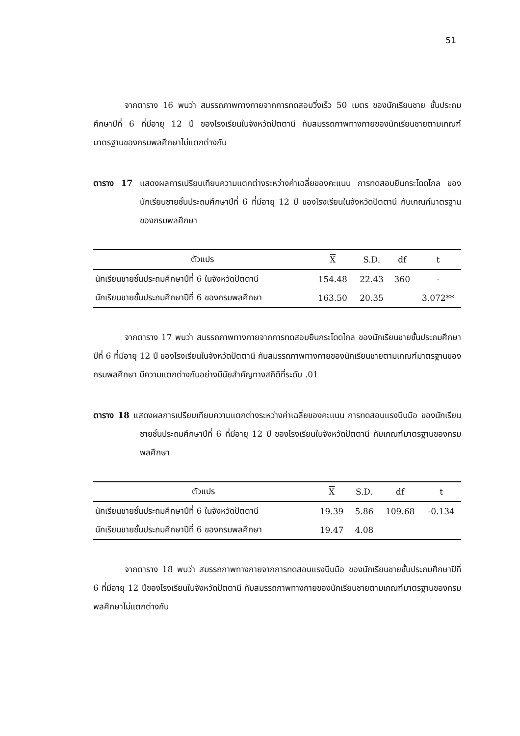51
จากตาราง 16 พบว่า สมรรถภาพทางกายจากการทดสอบวิ่งเร็ว 50 เมตร ของนักเรียนชาย ชั้นประถมศึกษาปีที่ 6 ที่มีอายุ 12 ปี ของโรงเรียนในจังหวัดปัตตานี กับสมรรถภาพทางกายของนักเรียนชายตามเกณฑ์มาตรฐานของกรมพลศึกษาไม่แตกต่างกัน
ตาราง 17 แสดงผลการเปรียบเทียบความแตกต่างระหว่างค่าเฉลี่ยของคะแนน การทดสอบยืนกระโดดไกล ของนักเรียนชายชั้นประถมศึกษาปีที่ 6 ที่มีอายุ 12 ปี ของโรงเรียนในจังหวัดปัตตานี กับเกณฑ์มาตรฐานของกรมพลศึกษา
| ตัวแปร | X | S.D. | df | t |
| --- | --- | --- | --- | --- |
| นักเรียนชายชั้นประถมศึกษาปีที่ 6 ในจังหวัดปัตตานี | 154.48 | 22.43 | 360 | - |
| นักเรียนชายชั้นประถมศึกษาปีที่ 6 ของกรมพลศึกษา | 163.50 | 20.35 | | 3.072** |
จากตาราง 17 พบว่า สมรรถภาพทางกายจากการทดสอบยืนกระโดดไกล ของนักเรียนชายชั้นประถมศึกษาปีที่ 6 ที่มีอายุ 12 ปี ของโรงเรียนในจังหวัดปัตตานี กับสมรรถภาพทางกายของนักเรียนชายตามเกณฑ์มาตรฐานของกรมพลศึกษา มีความแตกต่างกันอย่างมีนัยสำคัญทางสถิติที่ระดับ .01
ตาราง 18 แสดงผลการเปรียบเทียบความแตกต่างระหว่างค่าเฉลี่ยของคะแนน การทดสอบแรงบีบมือ ของนักเรียนชายชั้นประถมศึกษาปีที่ 6 ที่มีอายุ 12 ปี ของโรงเรียนในจังหวัดปัตตานี กับเกณฑ์มาตรฐานของกรมพลศึกษา
| ตัวแปร | X | S.D. | df | t |
| --- | --- | --- | --- | --- |
| นักเรียนชายชั้นประถมศึกษาปีที่ 6 ในจังหวัดปัตตานี | 19.39 | 5.86 | 109.68 | -0.134 |
| นักเรียนชายชั้นประถมศึกษาปีที่ 6 ของกรมพลศึกษา | 19.47 | 4.08 | | |
จากตาราง 18 พบว่า สมรรถภาพทางกายจากการทดสอบแรงบีบมือ ของนักเรียนชายชั้นประถมศึกษาปีที่ 6 ที่มีอายุ 12 ปีของโรงเรียนในจังหวัดปัตตานี กับสมรรถภาพทางกายของนักเรียนชายตามเกณฑ์มาตรฐานของกรมพลศึกษาไม่แตกต่างกัน